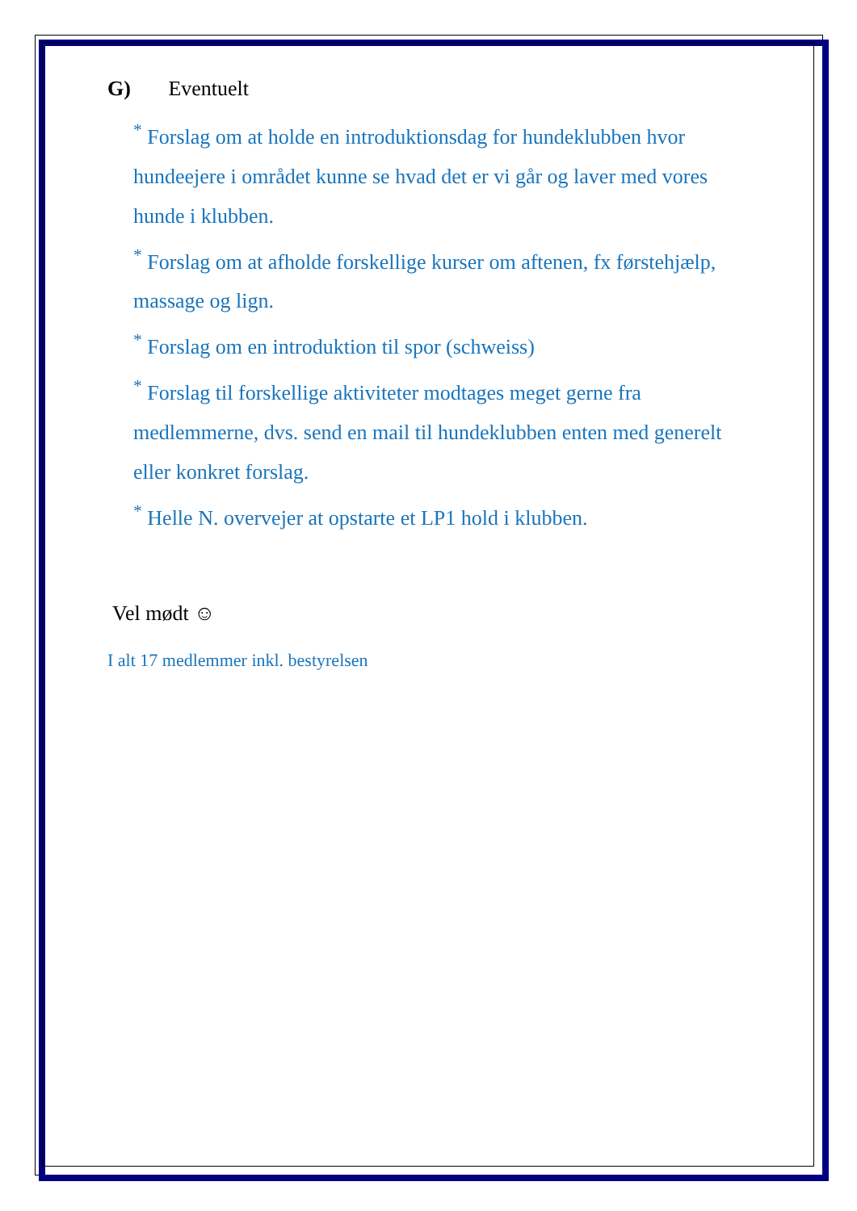G) Eventuelt
<sup>*</sup> Forslag om at holde en introduktionsdag for hundeklubben hvor hundeejere i området kunne se hvad det er vi går og laver med vores hunde i klubben.
<sup>*</sup> Forslag om at afholde forskellige kurser om aftenen, fx førstehjælp, massage og lign.
<sup>*</sup> Forslag om en introduktion til spor (schweiss)
<sup>*</sup> Forslag til forskellige aktiviteter modtages meget gerne fra medlemmerne, dvs. send en mail til hundeklubben enten med generelt eller konkret forslag.
<sup>*</sup> Helle N. overvejer at opstarte et LP1 hold i klubben.
Vel mødt ☺
I alt 17 medlemmer inkl. bestyrelsen